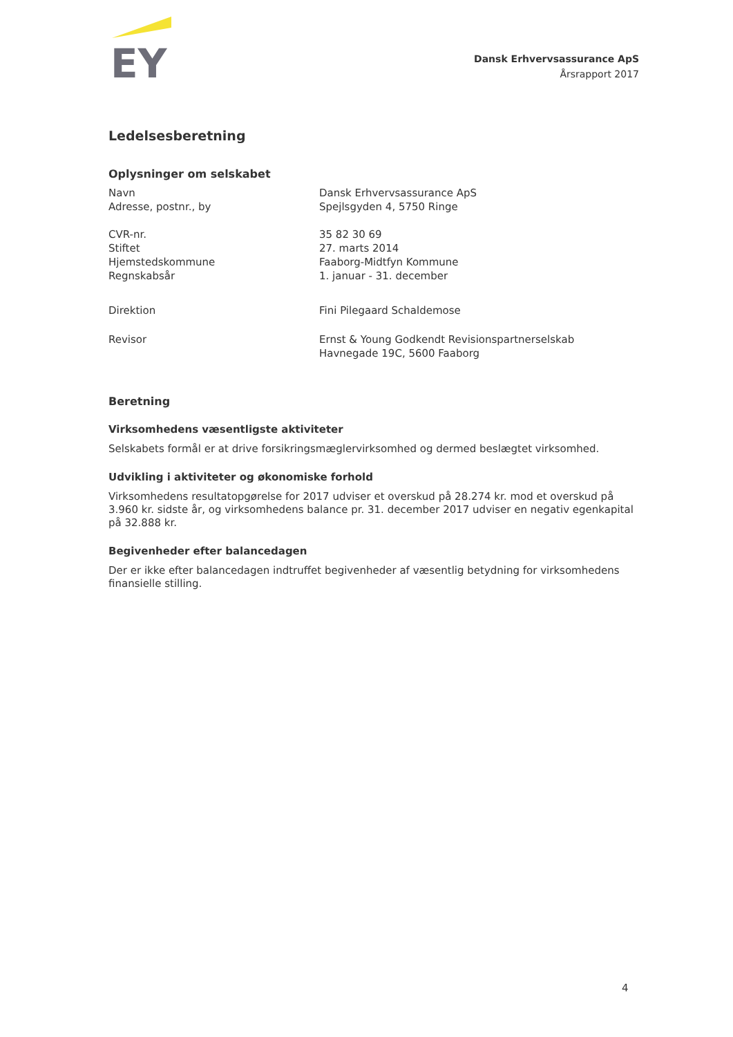EY
Dansk Erhvervsassurance ApS
Årsrapport 2017
Ledelsesberetning
Oplysninger om selskabet
| Navn | Dansk Erhvervsassurance ApS |
| Adresse, postnr., by | Spejlsgyden 4, 5750 Ringe |
| CVR-nr. | 35 82 30 69 |
| Stiftet | 27. marts 2014 |
| Hjemstedskommune | Faaborg-Midtfyn Kommune |
| Regnskabsår | 1. januar - 31. december |
| Direktion | Fini Pilegaard Schaldemose |
| Revisor | Ernst & Young Godkendt Revisionspartnerselskab Havnegade 19C, 5600 Faaborg |
Beretning
Virksomhedens væsentligste aktiviteter
Selskabets formål er at drive forsikringsmæglervirksomhed og dermed beslægtet virksomhed.
Udvikling i aktiviteter og økonomiske forhold
Virksomhedens resultatopgørelse for 2017 udviser et overskud på 28.274 kr. mod et overskud på 3.960 kr. sidste år, og virksomhedens balance pr. 31. december 2017 udviser en negativ egenkapital på 32.888 kr.
Begivenheder efter balancedagen
Der er ikke efter balancedagen indtruffet begivenheder af væsentlig betydning for virksomhedens finansielle stilling.
4